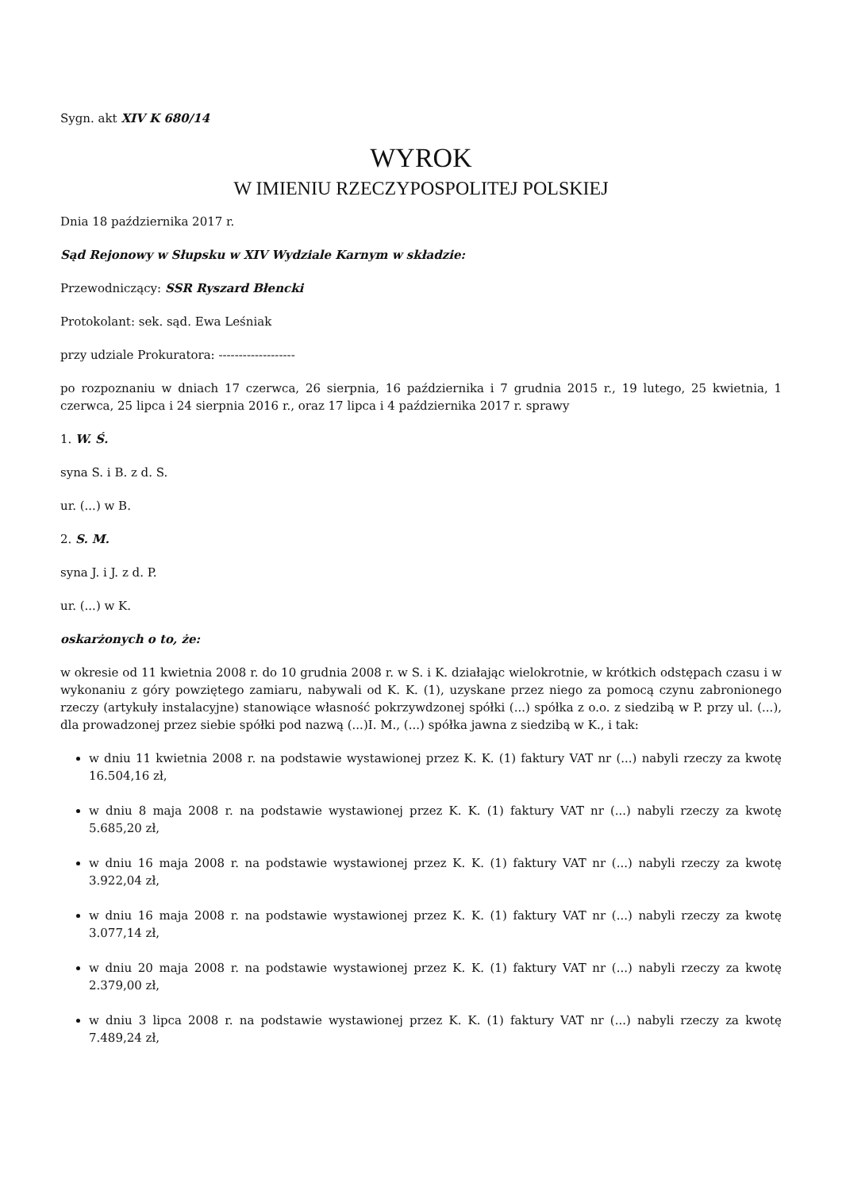Sygn. akt XIV K 680/14
WYROK
W IMIENIU RZECZYPOSPOLITEJ POLSKIEJ
Dnia 18 października 2017 r.
Sąd Rejonowy w Słupsku w XIV Wydziale Karnym w składzie:
Przewodniczący: SSR Ryszard Błencki
Protokolant: sek. sąd. Ewa Leśniak
przy udziale Prokuratora: -------------------
po rozpoznaniu w dniach 17 czerwca, 26 sierpnia, 16 października i 7 grudnia 2015 r., 19 lutego, 25 kwietnia, 1 czerwca, 25 lipca i 24 sierpnia 2016 r., oraz 17 lipca i 4 października 2017 r. sprawy
1. W. Ś.
syna S. i B. z d. S.
ur. (...) w B.
2. S. M.
syna J. i J. z d. P.
ur. (...) w K.
oskarżonych o to, że:
w okresie od 11 kwietnia 2008 r. do 10 grudnia 2008 r. w S. i K. działając wielokrotnie, w krótkich odstępach czasu i w wykonaniu z góry powziętego zamiaru, nabywali od K. K. (1), uzyskane przez niego za pomocą czynu zabronionego rzeczy (artykuły instalacyjne) stanowiące własność pokrzywdzonej spółki (...) spółka z o.o. z siedzibą w P. przy ul. (...), dla prowadzonej przez siebie spółki pod nazwą (...)I. M., (...) spółka jawna z siedzibą w K., i tak:
w dniu 11 kwietnia 2008 r. na podstawie wystawionej przez K. K. (1) faktury VAT nr (...) nabyli rzeczy za kwotę 16.504,16 zł,
w dniu 8 maja 2008 r. na podstawie wystawionej przez K. K. (1) faktury VAT nr (...) nabyli rzeczy za kwotę 5.685,20 zł,
w dniu 16 maja 2008 r. na podstawie wystawionej przez K. K. (1) faktury VAT nr (...) nabyli rzeczy za kwotę 3.922,04 zł,
w dniu 16 maja 2008 r. na podstawie wystawionej przez K. K. (1) faktury VAT nr (...) nabyli rzeczy za kwotę 3.077,14 zł,
w dniu 20 maja 2008 r. na podstawie wystawionej przez K. K. (1) faktury VAT nr (...) nabyli rzeczy za kwotę 2.379,00 zł,
w dniu 3 lipca 2008 r. na podstawie wystawionej przez K. K. (1) faktury VAT nr (...) nabyli rzeczy za kwotę 7.489,24 zł,